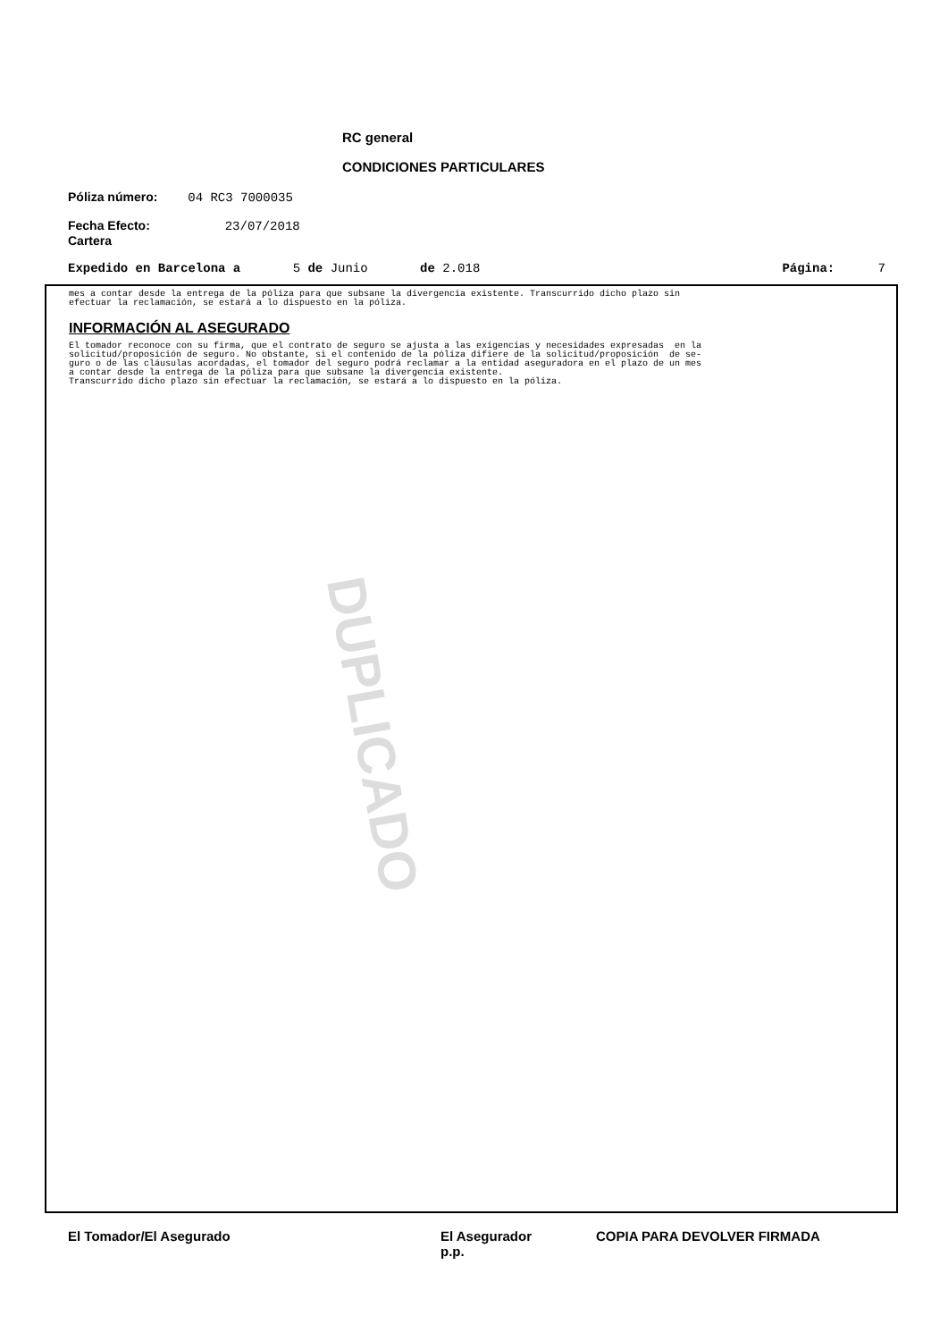RC general
CONDICIONES PARTICULARES
Póliza número: 04 RC3 7000035
Fecha Efecto: 23/07/2018
Cartera
Expedido en Barcelona a 5 de Junio de 2.018 Página: 7
mes a contar desde la entrega de la póliza para que subsane la divergencia existente. Transcurrido dicho plazo sin efectuar la reclamación, se estará a lo dispuesto en la póliza.
INFORMACIÓN AL ASEGURADO
El tomador reconoce con su firma, que el contrato de seguro se ajusta a las exigencias y necesidades expresadas en la solicitud/proposición de seguro. No obstante, si el contenido de la póliza difiere de la solicitud/proposición de se- guro o de las cláusulas acordadas, el tomador del seguro podrá reclamar a la entidad aseguradora en el plazo de un mes a contar desde la entrega de la póliza para que subsane la divergencia existente. Transcurrido dicho plazo sin efectuar la reclamación, se estará a lo dispuesto en la póliza.
DUPLICADO
El Tomador/El Asegurado
El Asegurador
p.p.
COPIA PARA DEVOLVER FIRMADA